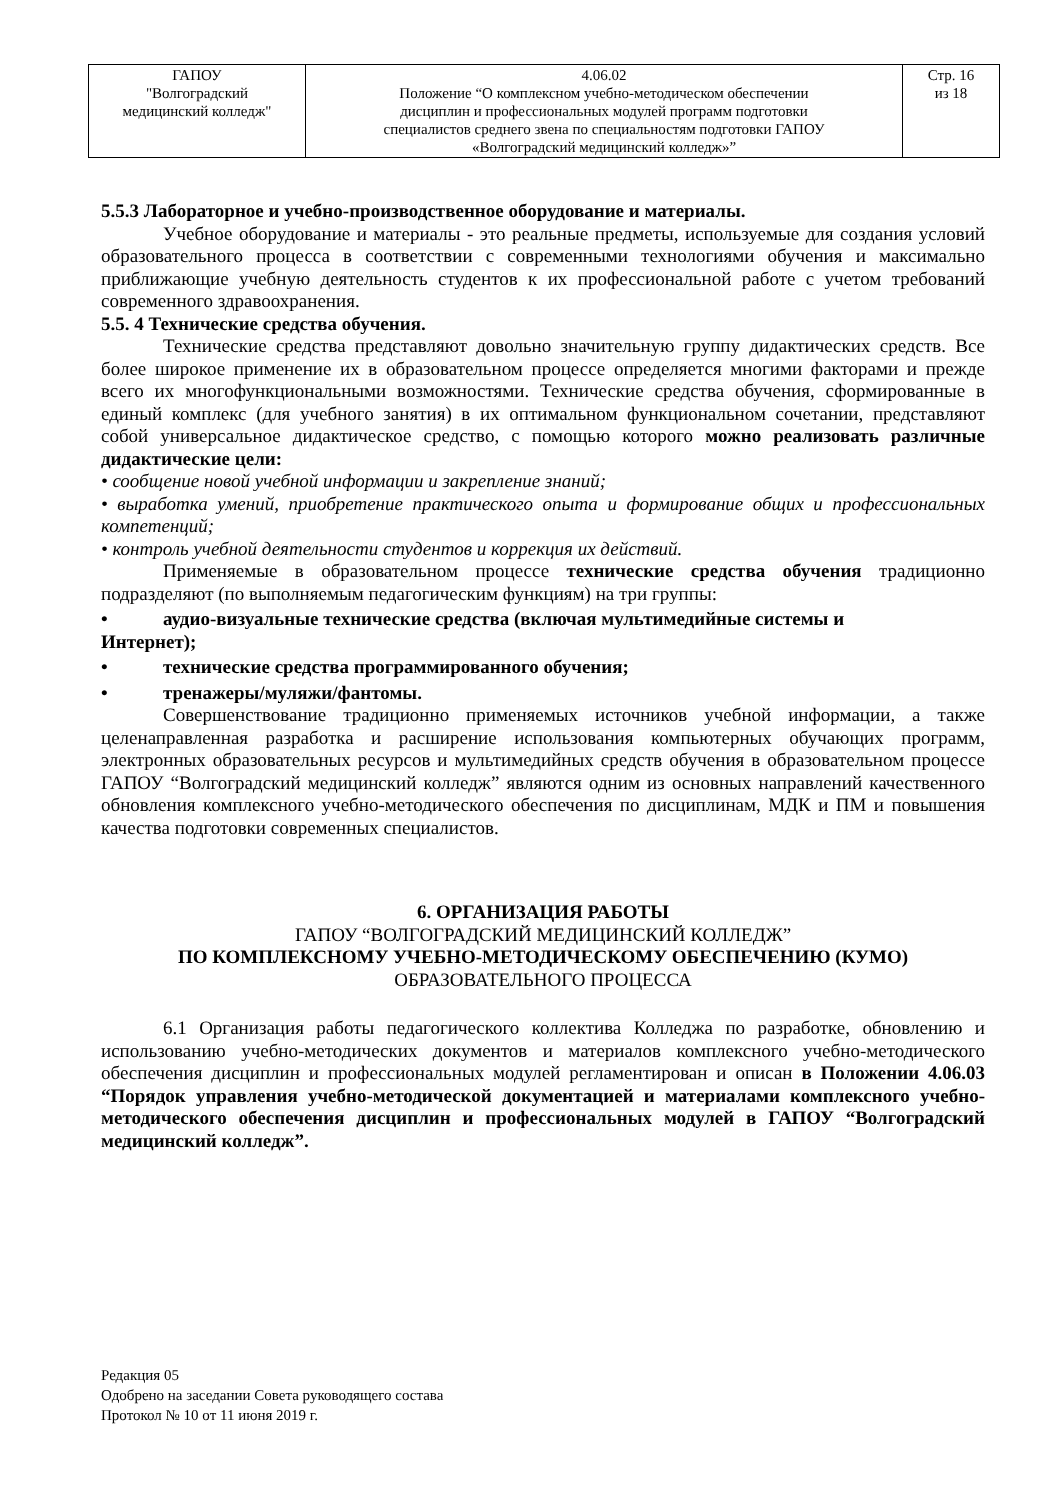| ГАПОУ "Волгоградский медицинский колледж" | 4.06.02 Положение “О комплексном учебно-методическом обеспечении дисциплин и профессиональных модулей программ подготовки специалистов среднего звена по специальностям подготовки ГАПОУ «Волгоградский медицинский колледж»” | Стр. 16 из 18 |
5.5.3 Лабораторное и учебно-производственное оборудование и материалы.
Учебное оборудование и материалы - это реальные предметы, используемые для создания условий образовательного процесса в соответствии с современными технологиями обучения и максимально приближающие учебную деятельность студентов к их профессиональной работе с учетом требований современного здравоохранения.
5.5. 4 Технические средства обучения.
Технические средства представляют довольно значительную группу дидактических средств. Все более широкое применение их в образовательном процессе определяется многими факторами и прежде всего их многофункциональными возможностями. Технические средства обучения, сформированные в единый комплекс (для учебного занятия) в их оптимальном функциональном сочетании, представляют собой универсальное дидактическое средство, с помощью которого можно реализовать различные дидактические цели:
• сообщение новой учебной информации и закрепление знаний;
• выработка умений, приобретение практического опыта и формирование общих и профессиональных компетенций;
• контроль учебной деятельности студентов и коррекция их действий.
Применяемые в образовательном процессе технические средства обучения традиционно подразделяют (по выполняемым педагогическим функциям) на три группы:
• аудио-визуальные технические средства (включая мультимедийные системы и
Интернет);
• технические средства программированного обучения;
• тренажеры/муляжи/фантомы.
Совершенствование традиционно применяемых источников учебной информации, а также целенаправленная разработка и расширение использования компьютерных обучающих программ, электронных образовательных ресурсов и мультимедийных средств обучения в образовательном процессе ГАПОУ “Волгоградский медицинский колледж” являются одним из основных направлений качественного обновления комплексного учебно-методического обеспечения по дисциплинам, МДК и ПМ и повышения качества подготовки современных специалистов.
6. ОРГАНИЗАЦИЯ РАБОТЫ
ГАПОУ “ВОЛГОГРАДСКИЙ МЕДИЦИНСКИЙ КОЛЛЕДЖ”
ПО КОМПЛЕКСНОМУ УЧЕБНО-МЕТОДИЧЕСКОМУ ОБЕСПЕЧЕНИЮ (КУМО)
ОБРАЗОВАТЕЛЬНОГО ПРОЦЕССА
6.1 Организация работы педагогического коллектива Колледжа по разработке, обновлению и использованию учебно-методических документов и материалов комплексного учебно-методического обеспечения дисциплин и профессиональных модулей регламентирован и описан в Положении 4.06.03 “Порядок управления учебно-методической документацией и материалами комплексного учебно-методического обеспечения дисциплин и профессиональных модулей в ГАПОУ “Волгоградский медицинский колледж”.
Редакция 05
Одобрено на заседании Совета руководящего состава
Протокол № 10 от 11 июня 2019 г.